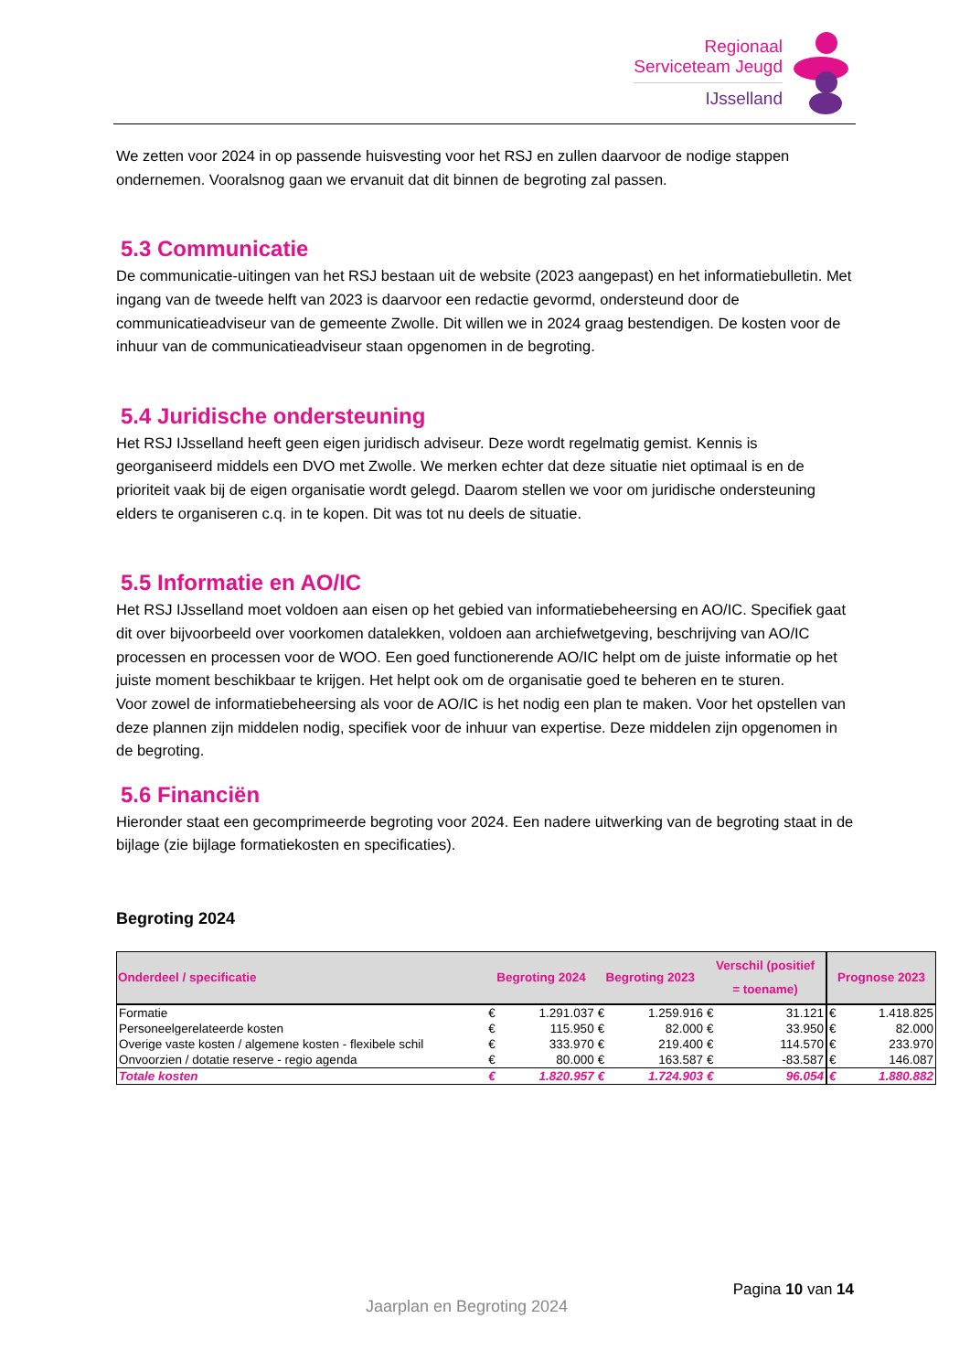Regionaal
Serviceteam Jeugd
IJsselland
We zetten voor 2024 in op passende huisvesting voor het RSJ en zullen daarvoor de nodige stappen ondernemen. Vooralsnog gaan we ervanuit dat dit binnen de begroting zal passen.
5.3 Communicatie
De communicatie-uitingen van het RSJ bestaan uit de website (2023 aangepast) en het informatiebulletin. Met ingang van de tweede helft van 2023 is daarvoor een redactie gevormd, ondersteund door de communicatieadviseur van de gemeente Zwolle. Dit willen we in 2024 graag bestendigen. De kosten voor de inhuur van de communicatieadviseur staan opgenomen in de begroting.
5.4 Juridische ondersteuning
Het RSJ IJsselland heeft geen eigen juridisch adviseur. Deze wordt regelmatig gemist. Kennis is georganiseerd middels een DVO met Zwolle. We merken echter dat deze situatie niet optimaal is en de prioriteit vaak bij de eigen organisatie wordt gelegd. Daarom stellen we voor om juridische ondersteuning elders te organiseren c.q. in te kopen. Dit was tot nu deels de situatie.
5.5 Informatie en AO/IC
Het RSJ IJsselland moet voldoen aan eisen op het gebied van informatiebeheersing en AO/IC. Specifiek gaat dit over bijvoorbeeld over voorkomen datalekken, voldoen aan archiefwetgeving, beschrijving van AO/IC processen en processen voor de WOO. Een goed functionerende AO/IC helpt om de juiste informatie op het juiste moment beschikbaar te krijgen. Het helpt ook om de organisatie goed te beheren en te sturen.
Voor zowel de informatiebeheersing als voor de AO/IC is het nodig een plan te maken. Voor het opstellen van deze plannen zijn middelen nodig, specifiek voor de inhuur van expertise. Deze middelen zijn opgenomen in de begroting.
5.6 Financiën
Hieronder staat een gecomprimeerde begroting voor 2024. Een nadere uitwerking van de begroting staat in de bijlage (zie bijlage formatiekosten en specificaties).
Begroting 2024
| Onderdeel / specificatie | Begroting 2024 | | Begroting 2023 | | Verschil (positief = toename) | | Prognose 2023 | |
| --- | --- | --- | --- | --- | --- | --- | --- | --- |
| Formatie | € | 1.291.037 | € | 1.259.916 | € | 31.121 | € | 1.418.825 |
| Personeelgerelateerde kosten | € | 115.950 | € | 82.000 | € | 33.950 | € | 82.000 |
| Overige vaste kosten / algemene kosten - flexibele schil | € | 333.970 | € | 219.400 | € | 114.570 | € | 233.970 |
| Onvoorzien / dotatie reserve - regio agenda | € | 80.000 | € | 163.587 | € | -83.587 | € | 146.087 |
| Totale kosten | € | 1.820.957 | € | 1.724.903 | € | 96.054 | € | 1.880.882 |
Pagina 10 van 14
Jaarplan en Begroting 2024